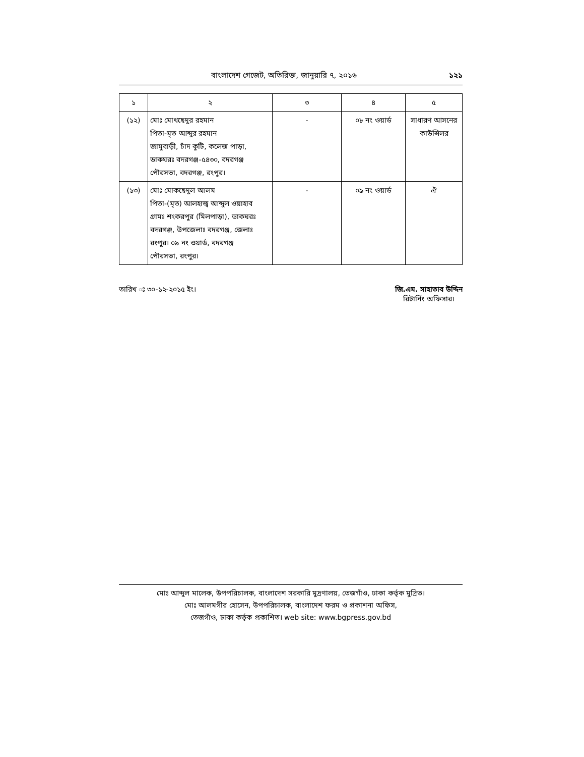বাংলাদেশ গেজেট, অতিরিক্ত, জানুয়ারি ৭, ২০১৬ ১২১
| ১ | ২ | ৩ | ৪ | ৫ |
| --- | --- | --- | --- | --- |
| (১২) | মোঃ মোখছেদুর রহমান পিতা-মৃত আব্দুর রহমান জামুবাড়ী, চাঁদ কুটি, কলেজ পাড়া, ডাকঘরঃ বদরগঞ্জ-৫৪৩০, বদরগঞ্জ পৌরসভা, বদরগঞ্জ, রংপুর। | - | ০৮ নং ওয়ার্ড | সাধারণ আসনের কাউন্সিলর |
| (১৩) | মোঃ মোকছেদুল আলম পিতা-(মৃত) আলহাজ্ব আব্দুল ওয়াহাব গ্রামঃ শংকরপুর (মিলপাড়া), ডাকঘরঃ বদরগঞ্জ, উপজেলাঃ বদরগঞ্জ, জেলাঃ রংপুর। ০৯ নং ওয়ার্ড, বদরগঞ্জ পৌরসভা, রংপুর। | - | ০৯ নং ওয়ার্ড | ঐ |
তারিখ ঃ ৩০-১২-২০১৫ ইং। জি.এম. সাহাতাব উদ্দিন
রিটার্নিং অফিসার।
মোঃ আব্দুল মালেক, উপপরিচালক, বাংলাদেশ সরকারি মুদ্রণালয়, তেজগাঁও, ঢাকা কর্তৃক মুদ্রিত।
মোঃ আলমগীর হোসেন, উপপরিচালক, বাংলাদেশ ফরম ও প্রকাশনা অফিস,
তেজগাঁও, ঢাকা কর্তৃক প্রকাশিত। web site: www.bgpress.gov.bd